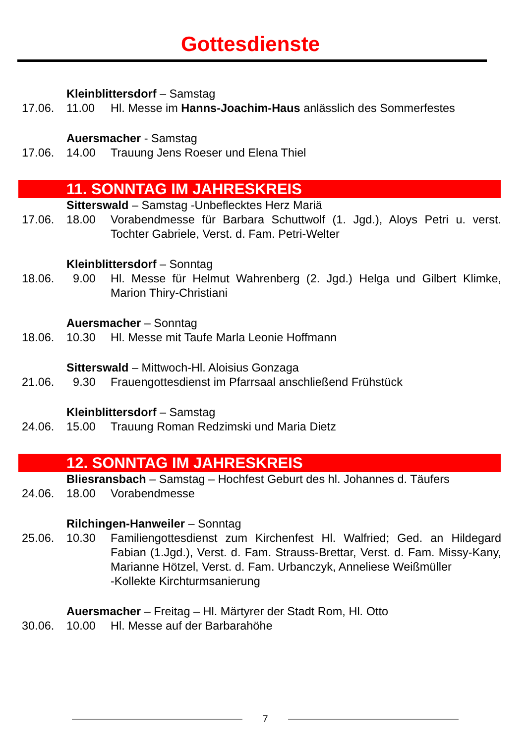Gottesdienste
Kleinblittersdorf – Samstag
17.06. 11.00 Hl. Messe im Hanns-Joachim-Haus anlässlich des Sommerfestes
Auersmacher - Samstag
17.06. 14.00 Trauung Jens Roeser und Elena Thiel
11. SONNTAG IM JAHRESKREIS
Sitterswald – Samstag -Unbeflecktes Herz Mariä
17.06. 18.00 Vorabendmesse für Barbara Schuttwolf (1. Jgd.), Aloys Petri u. verst. Tochter Gabriele, Verst. d. Fam. Petri-Welter
Kleinblittersdorf – Sonntag
18.06. 9.00 Hl. Messe für Helmut Wahrenberg (2. Jgd.) Helga und Gilbert Klimke, Marion Thiry-Christiani
Auersmacher – Sonntag
18.06. 10.30 Hl. Messe mit Taufe Marla Leonie Hoffmann
Sitterswald – Mittwoch-Hl. Aloisius Gonzaga
21.06. 9.30 Frauengottesdienst im Pfarrsaal anschließend Frühstück
Kleinblittersdorf – Samstag
24.06. 15.00 Trauung Roman Redzimski und Maria Dietz
12. SONNTAG IM JAHRESKREIS
Bliesransbach – Samstag – Hochfest Geburt des hl. Johannes d. Täufers
24.06. 18.00 Vorabendmesse
Rilchingen-Hanweiler – Sonntag
25.06. 10.30 Familiengottesdienst zum Kirchenfest Hl. Walfried; Ged. an Hildegard Fabian (1.Jgd.), Verst. d. Fam. Strauss-Brettar, Verst. d. Fam. Missy-Kany, Marianne Hötzel, Verst. d. Fam. Urbanczyk, Anneliese Weißmüller
-Kollekte Kirchturmsanierung
Auersmacher – Freitag – Hl. Märtyrer der Stadt Rom, Hl. Otto
30.06. 10.00 Hl. Messe auf der Barbarahöhe
7